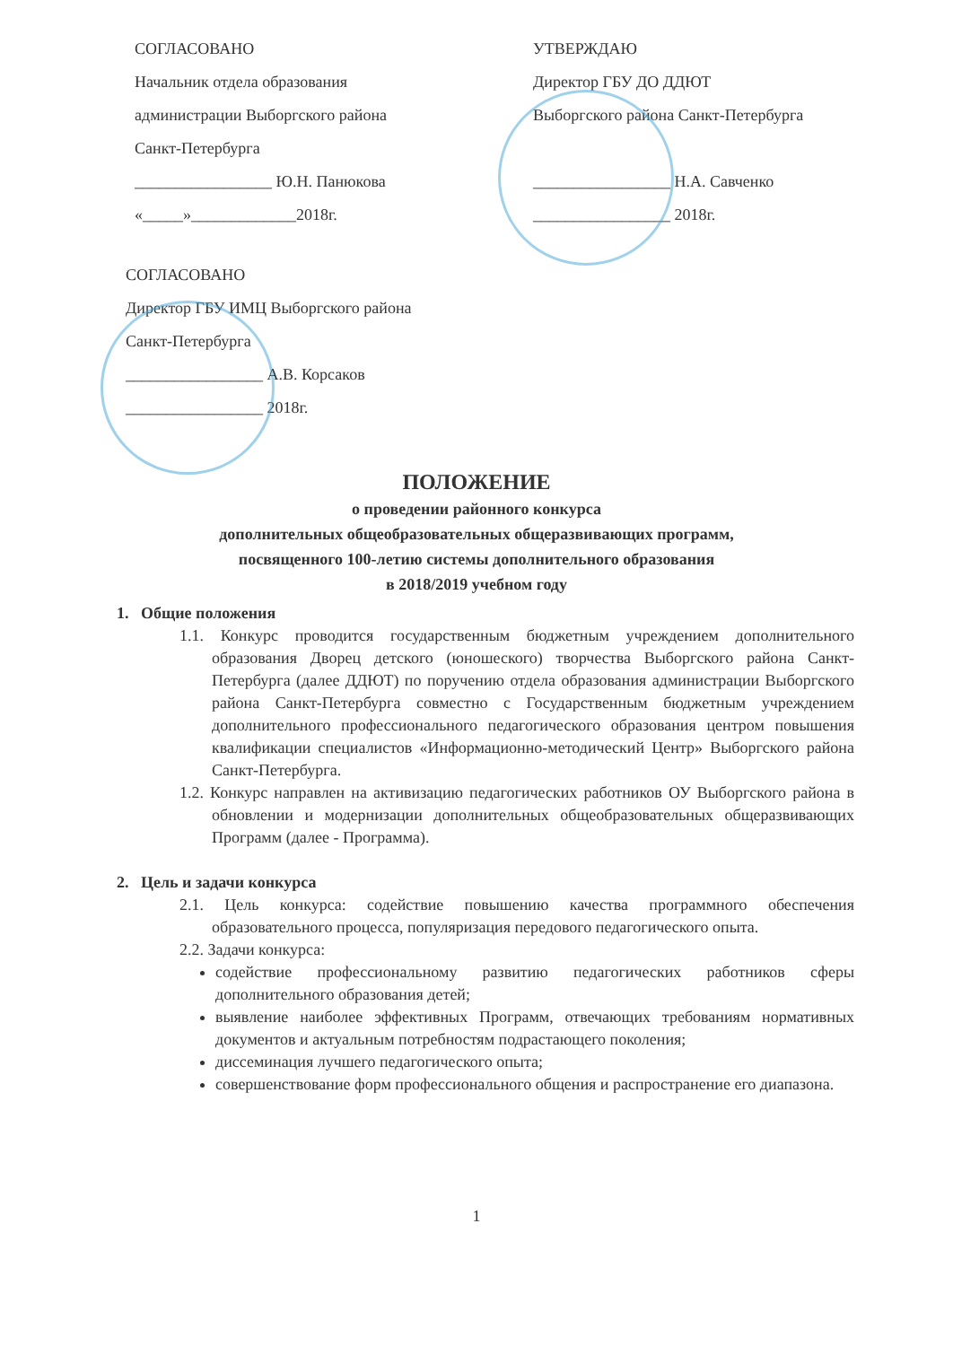СОГЛАСОВАНО
Начальник отдела образования
администрации Выборгского района
Санкт-Петербурга
_________________ Ю.Н. Панюкова
«_____»_____________2018г.
УТВЕРЖДАЮ
Директор ГБУ ДО ДДЮТ
Выборгского района Санкт-Петербурга
_________________ Н.А. Савченко
_________________ 2018г.
СОГЛАСОВАНО
Директор ГБУ ИМЦ Выборгского района
Санкт-Петербурга
_________________ А.В. Корсаков
_________________ 2018г.
ПОЛОЖЕНИЕ
о проведении районного конкурса
дополнительных общеобразовательных общеразвивающих программ,
посвященного 100-летию системы дополнительного образования
в 2018/2019 учебном году
1. Общие положения
1.1. Конкурс проводится государственным бюджетным учреждением дополнительного образования Дворец детского (юношеского) творчества Выборгского района Санкт-Петербурга (далее ДДЮТ) по поручению отдела образования администрации Выборгского района Санкт-Петербурга совместно с Государственным бюджетным учреждением дополнительного профессионального педагогического образования центром повышения квалификации специалистов «Информационно-методический Центр» Выборгского района Санкт-Петербурга.
1.2. Конкурс направлен на активизацию педагогических работников ОУ Выборгского района в обновлении и модернизации дополнительных общеобразовательных общеразвивающих Программ (далее - Программа).
2. Цель и задачи конкурса
2.1. Цель конкурса: содействие повышению качества программного обеспечения образовательного процесса, популяризация передового педагогического опыта.
2.2. Задачи конкурса:
содействие профессиональному развитию педагогических работников сферы дополнительного образования детей;
выявление наиболее эффективных Программ, отвечающих требованиям нормативных документов и актуальным потребностям подрастающего поколения;
диссеминация лучшего педагогического опыта;
совершенствование форм профессионального общения и распространение его диапазона.
1